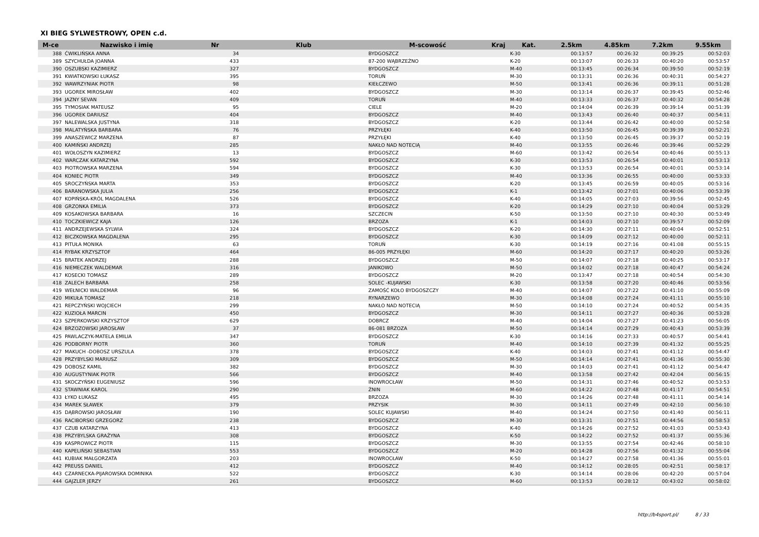XI BIEG SYLWESTROWY, OPEN c.d.
| M-ce | Nazwisko i imię | Nr | Klub | M-scowość | Kraj | Kat. | 2.5km | 4.85km | 7.2km | 9.55km |
| --- | --- | --- | --- | --- | --- | --- | --- | --- | --- | --- |
| 388 | ĆWIKLIŃSKA ANNA | 34 | | BYDGOSZCZ | | K-30 | 00:13:57 | 00:26:32 | 00:39:25 | 00:52:03 |
| 389 | SZYCHUŁDA JOANNA | 433 | | 87-200 WĄBRZEŹNO | | K-20 | 00:13:07 | 00:26:33 | 00:40:20 | 00:53:57 |
| 390 | OSZUBSKI KAZIMIERZ | 327 | | BYDGOSZCZ | | M-40 | 00:13:45 | 00:26:34 | 00:39:50 | 00:52:19 |
| 391 | KWIATKOWSKI ŁUKASZ | 395 | | TORUŃ | | M-30 | 00:13:31 | 00:26:36 | 00:40:31 | 00:54:27 |
| 392 | WAWRZYNIAK PIOTR | 98 | | KIEŁCZEWO | | M-50 | 00:13:41 | 00:26:36 | 00:39:11 | 00:51:28 |
| 393 | UGOREK MIROSŁAW | 402 | | BYDGOSZCZ | | M-30 | 00:13:14 | 00:26:37 | 00:39:45 | 00:52:46 |
| 394 | JAZNY SEVAN | 409 | | TORUŃ | | M-40 | 00:13:33 | 00:26:37 | 00:40:32 | 00:54:28 |
| 395 | TYMOSIAK MATEUSZ | 95 | | CIELE | | M-20 | 00:14:04 | 00:26:39 | 00:39:14 | 00:51:39 |
| 396 | UGOREK DARIUSZ | 404 | | BYDGOSZCZ | | M-40 | 00:13:43 | 00:26:40 | 00:40:37 | 00:54:11 |
| 397 | NALEWALSKA JUSTYNA | 318 | | BYDGOSZCZ | | K-20 | 00:13:44 | 00:26:42 | 00:40:00 | 00:52:58 |
| 398 | MALATYŃSKA BARBARA | 76 | | PRZYŁĘKI | | K-40 | 00:13:50 | 00:26:45 | 00:39:39 | 00:52:21 |
| 399 | ANASZEWICZ MARZENA | 87 | | PRZYŁĘKI | | K-40 | 00:13:50 | 00:26:45 | 00:39:37 | 00:52:19 |
| 400 | KAMIŃSKI ANDRZEJ | 285 | | NAKŁO NAD NOTECIĄ | | M-40 | 00:13:55 | 00:26:46 | 00:39:46 | 00:52:29 |
| 401 | WOŁOSZYN KAZIMIERZ | 13 | | BYDGOSZCZ | | M-60 | 00:13:42 | 00:26:54 | 00:40:46 | 00:55:13 |
| 402 | WARCZAK KATARZYNA | 592 | | BYDGOSZCZ | | K-30 | 00:13:53 | 00:26:54 | 00:40:01 | 00:53:13 |
| 403 | PIOTROWSKA MARZENA | 594 | | BYDGOSZCZ | | K-30 | 00:13:53 | 00:26:54 | 00:40:01 | 00:53:14 |
| 404 | KONIEC PIOTR | 349 | | BYDGOSZCZ | | M-40 | 00:13:36 | 00:26:55 | 00:40:00 | 00:53:33 |
| 405 | SROCZYŃSKA MARTA | 353 | | BYDGOSZCZ | | K-20 | 00:13:45 | 00:26:59 | 00:40:05 | 00:53:16 |
| 406 | BARANOWSKA JULIA | 256 | | BYDGOSZCZ | | K-1 | 00:13:42 | 00:27:01 | 00:40:06 | 00:53:39 |
| 407 | KOPIŃSKA-KRÓL MAGDALENA | 526 | | BYDGOSZCZ | | K-40 | 00:14:05 | 00:27:03 | 00:39:56 | 00:52:45 |
| 408 | GRZONKA EMILIA | 373 | | BYDGOSZCZ | | K-20 | 00:14:29 | 00:27:10 | 00:40:04 | 00:53:29 |
| 409 | KOSAKOWSKA BARBARA | 16 | | SZCZECIN | | K-50 | 00:13:50 | 00:27:10 | 00:40:30 | 00:53:49 |
| 410 | TOCZKIEWICZ KAJA | 126 | | BRZOZA | | K-1 | 00:14:03 | 00:27:10 | 00:39:57 | 00:52:09 |
| 411 | ANDRZEJEWSKA SYLWIA | 324 | | BYDGOSZCZ | | K-20 | 00:14:30 | 00:27:11 | 00:40:04 | 00:52:51 |
| 412 | BICZKOWSKA MAGDALENA | 295 | | BYDGOSZCZ | | K-30 | 00:14:09 | 00:27:12 | 00:40:00 | 00:52:11 |
| 413 | PITUŁA MONIKA | 63 | | TORUŃ | | K-30 | 00:14:19 | 00:27:16 | 00:41:08 | 00:55:15 |
| 414 | RYBAK KRZYSZTOF | 464 | | 86-005 PRZYŁĘKI | | M-60 | 00:14:20 | 00:27:17 | 00:40:20 | 00:53:26 |
| 415 | BRATEK ANDRZEJ | 288 | | BYDGOSZCZ | | M-50 | 00:14:07 | 00:27:18 | 00:40:25 | 00:53:17 |
| 416 | NIEMECZEK WALDEMAR | 316 | | JANIKOWO | | M-50 | 00:14:02 | 00:27:18 | 00:40:47 | 00:54:24 |
| 417 | KOSECKI TOMASZ | 289 | | BYDGOSZCZ | | M-20 | 00:13:47 | 00:27:18 | 00:40:54 | 00:54:30 |
| 418 | ZALECH BARBARA | 258 | | SOLEC -KUJAWSKI | | K-30 | 00:13:58 | 00:27:20 | 00:40:46 | 00:53:56 |
| 419 | WEŁNICKI WALDEMAR | 96 | | ZAMOŚĆ KOŁO BYDGOSZCZY | | M-40 | 00:14:07 | 00:27:22 | 00:41:10 | 00:55:09 |
| 420 | MIKUŁA TOMASZ | 218 | | RYNARZEWO | | M-30 | 00:14:08 | 00:27:24 | 00:41:11 | 00:55:10 |
| 421 | REPCZYŃSKI WOJCIECH | 299 | | NAKŁO NAD NOTECIĄ | | M-50 | 00:14:10 | 00:27:24 | 00:40:52 | 00:54:35 |
| 422 | KUZIOŁA MARCIN | 450 | | BYDGOSZCZ | | M-30 | 00:14:11 | 00:27:27 | 00:40:36 | 00:53:28 |
| 423 | SZPERKOWSKI KRZYSZTOF | 629 | | DOBRCZ | | M-40 | 00:14:04 | 00:27:27 | 00:41:23 | 00:56:05 |
| 424 | BRZOZOWSKI JAROSŁAW | 37 | | 86-081 BRZOZA | | M-50 | 00:14:14 | 00:27:29 | 00:40:43 | 00:53:39 |
| 425 | PAWLACZYK-MATELA EMILIA | 347 | | BYDGOSZCZ | | K-30 | 00:14:16 | 00:27:33 | 00:40:57 | 00:54:41 |
| 426 | PODBORNY PIOTR | 360 | | TORUŃ | | M-40 | 00:14:10 | 00:27:39 | 00:41:32 | 00:55:25 |
| 427 | MAKUCH -DOBOSZ URSZULA | 378 | | BYDGOSZCZ | | K-40 | 00:14:03 | 00:27:41 | 00:41:12 | 00:54:47 |
| 428 | PRZYBYLSKI MARIUSZ | 309 | | BYDGOSZCZ | | M-50 | 00:14:14 | 00:27:41 | 00:41:36 | 00:55:30 |
| 429 | DOBOSZ KAMIL | 382 | | BYDGOSZCZ | | M-30 | 00:14:03 | 00:27:41 | 00:41:12 | 00:54:47 |
| 430 | AUGUSTYNIAK PIOTR | 566 | | BYDGOSZCZ | | M-40 | 00:13:58 | 00:27:42 | 00:42:04 | 00:56:15 |
| 431 | SKOCZYŃSKI EUGENIUSZ | 596 | | INOWROCŁAW | | M-50 | 00:14:31 | 00:27:46 | 00:40:52 | 00:53:53 |
| 432 | STAWNIAK KAROL | 290 | | ŻNIN | | M-60 | 00:14:22 | 00:27:48 | 00:41:17 | 00:54:51 |
| 433 | ŁYKO ŁUKASZ | 495 | | BRZOZA | | M-30 | 00:14:26 | 00:27:48 | 00:41:11 | 00:54:14 |
| 434 | MAREK SŁAWEK | 379 | | PRZYSIK | | M-30 | 00:14:11 | 00:27:49 | 00:42:10 | 00:56:10 |
| 435 | DĄBROWSKI JAROSŁAW | 190 | | SOLEC KUJAWSKI | | M-40 | 00:14:24 | 00:27:50 | 00:41:40 | 00:56:11 |
| 436 | RACIBORSKI GRZEGORZ | 238 | | BYDGOSZCZ | | M-30 | 00:13:31 | 00:27:51 | 00:44:56 | 00:58:53 |
| 437 | CZUB KATARZYNA | 413 | | BYDGOSZCZ | | K-40 | 00:14:26 | 00:27:52 | 00:41:03 | 00:53:43 |
| 438 | PRZYBYLSKA GRAŻYNA | 308 | | BYDGOSZCZ | | K-50 | 00:14:22 | 00:27:52 | 00:41:37 | 00:55:36 |
| 439 | KASPROWICZ PIOTR | 115 | | BYDGOSZCZ | | M-30 | 00:13:55 | 00:27:54 | 00:42:46 | 00:58:10 |
| 440 | KAPELIŃSKI SEBASTIAN | 553 | | BYDGOSZCZ | | M-20 | 00:14:28 | 00:27:56 | 00:41:32 | 00:55:04 |
| 441 | KUBIAK MAŁGORZATA | 203 | | INOWROCŁAW | | K-50 | 00:14:27 | 00:27:58 | 00:41:36 | 00:55:01 |
| 442 | PREUSS DANIEL | 412 | | BYDGOSZCZ | | M-40 | 00:14:12 | 00:28:05 | 00:42:51 | 00:58:17 |
| 443 | CZARNECKA-PIJAROWSKA DOMINIKA | 522 | | BYDGOSZCZ | | K-30 | 00:14:14 | 00:28:06 | 00:42:20 | 00:57:04 |
| 444 | GAJZLER JERZY | 261 | | BYDGOSZCZ | | M-60 | 00:13:53 | 00:28:12 | 00:43:02 | 00:58:02 |
http://b4sport.pl/ 8 / 33